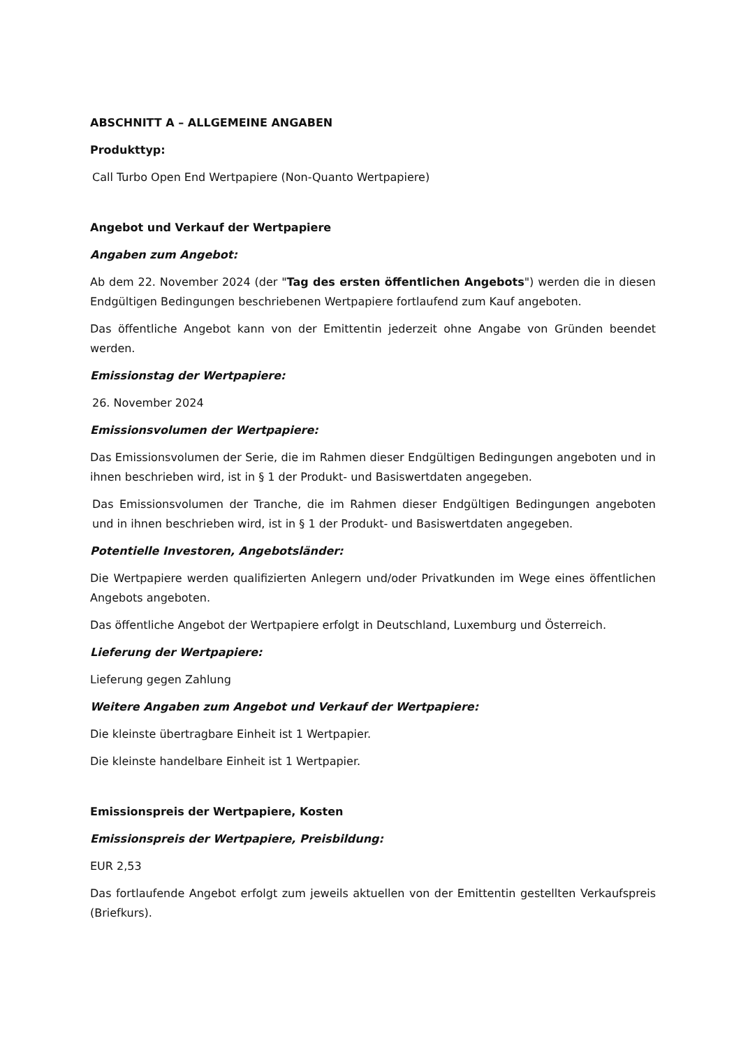ABSCHNITT A – ALLGEMEINE ANGABEN
Produkttyp:
Call Turbo Open End Wertpapiere (Non-Quanto Wertpapiere)
Angebot und Verkauf der Wertpapiere
Angaben zum Angebot:
Ab dem 22. November 2024 (der "Tag des ersten öffentlichen Angebots") werden die in diesen Endgültigen Bedingungen beschriebenen Wertpapiere fortlaufend zum Kauf angeboten.
Das öffentliche Angebot kann von der Emittentin jederzeit ohne Angabe von Gründen beendet werden.
Emissionstag der Wertpapiere:
26. November 2024
Emissionsvolumen der Wertpapiere:
Das Emissionsvolumen der Serie, die im Rahmen dieser Endgültigen Bedingungen angeboten und in ihnen beschrieben wird, ist in § 1 der Produkt- und Basiswertdaten angegeben.
Das Emissionsvolumen der Tranche, die im Rahmen dieser Endgültigen Bedingungen angeboten und in ihnen beschrieben wird, ist in § 1 der Produkt- und Basiswertdaten angegeben.
Potentielle Investoren, Angebotsländer:
Die Wertpapiere werden qualifizierten Anlegern und/oder Privatkunden im Wege eines öffentlichen Angebots angeboten.
Das öffentliche Angebot der Wertpapiere erfolgt in Deutschland, Luxemburg und Österreich.
Lieferung der Wertpapiere:
Lieferung gegen Zahlung
Weitere Angaben zum Angebot und Verkauf der Wertpapiere:
Die kleinste übertragbare Einheit ist 1 Wertpapier.
Die kleinste handelbare Einheit ist 1 Wertpapier.
Emissionspreis der Wertpapiere, Kosten
Emissionspreis der Wertpapiere, Preisbildung:
EUR 2,53
Das fortlaufende Angebot erfolgt zum jeweils aktuellen von der Emittentin gestellten Verkaufspreis (Briefkurs).